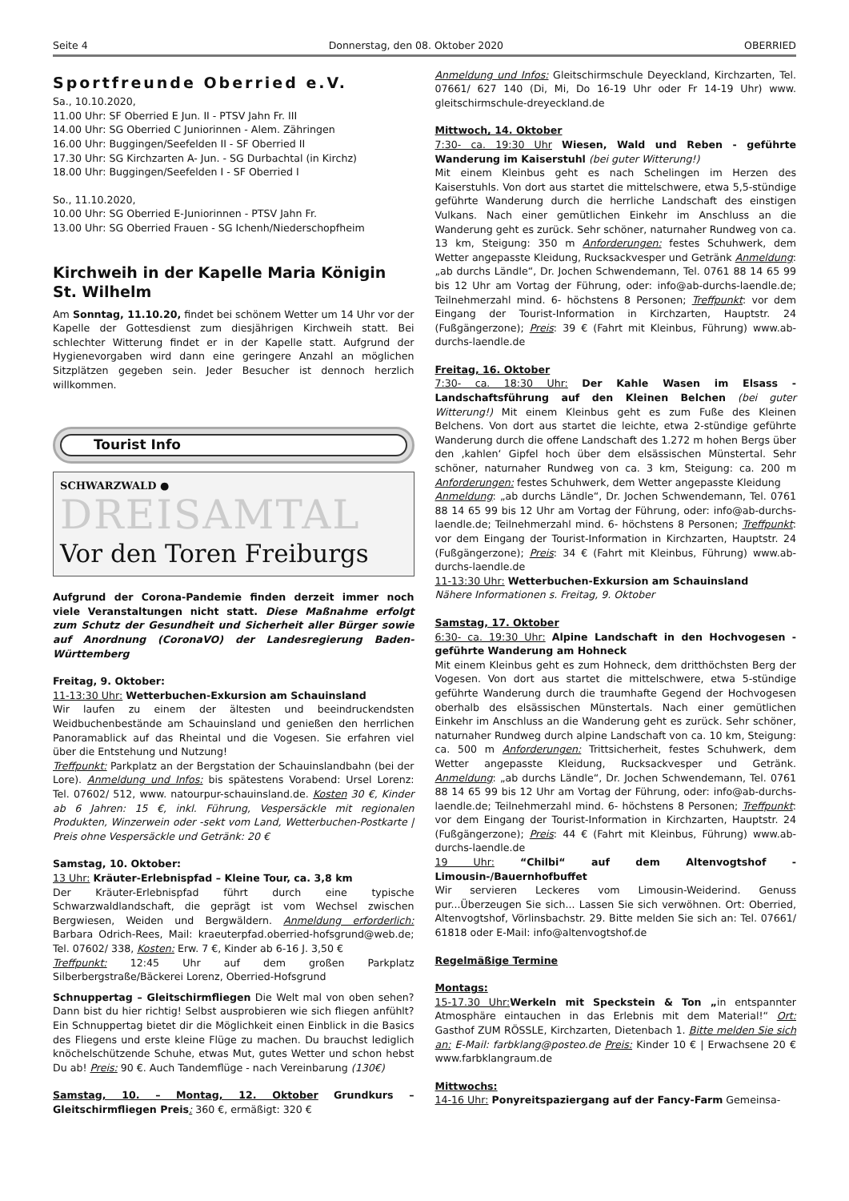Seite 4 Donnerstag, den 08. Oktober 2020 OBERRIED
Sportfreunde Oberried e.V.
Sa., 10.10.2020,
11.00 Uhr: SF Oberried E Jun. II - PTSV Jahn Fr. III
14.00 Uhr: SG Oberried C Juniorinnen - Alem. Zähringen
16.00 Uhr: Buggingen/Seefelden II - SF Oberried II
17.30 Uhr: SG Kirchzarten A- Jun. - SG Durbachtal (in Kirchz)
18.00 Uhr: Buggingen/Seefelden I - SF Oberried I
So., 11.10.2020,
10.00 Uhr: SG Oberried E-Juniorinnen - PTSV Jahn Fr.
13.00 Uhr: SG Oberried Frauen - SG Ichenh/Niederschopfheim
Kirchweih in der Kapelle Maria Königin St. Wilhelm
Am Sonntag, 11.10.20, findet bei schönem Wetter um 14 Uhr vor der Kapelle der Gottesdienst zum diesjährigen Kirchweih statt. Bei schlechter Witterung findet er in der Kapelle statt. Aufgrund der Hygienevorgaben wird dann eine geringere Anzahl an möglichen Sitzplätzen gegeben sein. Jeder Besucher ist dennoch herzlich willkommen.
Tourist Info
SCHWARZWALD ●
DREISAMTAL
Vor den Toren Freiburgs
Aufgrund der Corona-Pandemie finden derzeit immer noch viele Veranstaltungen nicht statt. Diese Maßnahme erfolgt zum Schutz der Gesundheit und Sicherheit aller Bürger sowie auf Anordnung (CoronaVO) der Landesregierung Baden-Württemberg
Freitag, 9. Oktober:
11-13:30 Uhr: Wetterbuchen-Exkursion am Schauinsland
Wir laufen zu einem der ältesten und beeindruckendsten Weidbuchenbestände am Schauinsland und genießen den herrlichen Panoramablick auf das Rheintal und die Vogesen. Sie erfahren viel über die Entstehung und Nutzung!
Treffpunkt: Parkplatz an der Bergstation der Schauinslandbahn (bei der Lore). Anmeldung und Infos: bis spätestens Vorabend: Ursel Lorenz: Tel. 07602/ 512, www. natourpur-schauinsland.de. Kosten 30 €, Kinder ab 6 Jahren: 15 €, inkl. Führung, Vespersäckle mit regionalen Produkten, Winzerwein oder -sekt vom Land, Wetterbuchen-Postkarte | Preis ohne Vespersäckle und Getränk: 20 €
Samstag, 10. Oktober:
13 Uhr: Kräuter-Erlebnispfad – Kleine Tour, ca. 3,8 km
Der Kräuter-Erlebnispfad führt durch eine typische Schwarzwaldlandschaft, die geprägt ist vom Wechsel zwischen Bergwiesen, Weiden und Bergwäldern. Anmeldung erforderlich: Barbara Odrich-Rees, Mail: kraeuterpfad.oberried-hofsgrund@web.de; Tel. 07602/ 338, Kosten: Erw. 7 €, Kinder ab 6-16 J. 3,50 €
Treffpunkt: 12:45 Uhr auf dem großen Parkplatz Silberbergstraße/Bäckerei Lorenz, Oberried-Hofsgrund
Schnuppertag – Gleitschirmfliegen Die Welt mal von oben sehen? Dann bist du hier richtig! Selbst ausprobieren wie sich fliegen anfühlt? Ein Schnuppertag bietet dir die Möglichkeit einen Einblick in die Basics des Fliegens und erste kleine Flüge zu machen. Du brauchst lediglich knöchelschützende Schuhe, etwas Mut, gutes Wetter und schon hebst Du ab! Preis: 90 €. Auch Tandemflüge - nach Vereinbarung (130€)
Samstag, 10. – Montag, 12. Oktober Grundkurs – Gleitschirmfliegen Preis: 360 €, ermäßigt: 320 €
Anmeldung und Infos: Gleitschirmschule Deyeckland, Kirchzarten, Tel. 07661/ 627 140 (Di, Mi, Do 16-19 Uhr oder Fr 14-19 Uhr) www. gleitschirmschule-dreyeckland.de
Mittwoch, 14. Oktober
7:30- ca. 19:30 Uhr Wiesen, Wald und Reben - geführte Wanderung im Kaiserstuhl (bei guter Witterung!)
Mit einem Kleinbus geht es nach Schelingen im Herzen des Kaiserstuhls. Von dort aus startet die mittelschwere, etwa 5,5-stündige geführte Wanderung durch die herrliche Landschaft des einstigen Vulkans. Nach einer gemütlichen Einkehr im Anschluss an die Wanderung geht es zurück. Sehr schöner, naturnaher Rundweg von ca. 13 km, Steigung: 350 m Anforderungen: festes Schuhwerk, dem Wetter angepasste Kleidung, Rucksackvesper und Getränk Anmeldung: „ab durchs Ländle“, Dr. Jochen Schwendemann, Tel. 0761 88 14 65 99 bis 12 Uhr am Vortag der Führung, oder: info@ab-durchs-laendle.de; Teilnehmerzahl mind. 6- höchstens 8 Personen; Treffpunkt: vor dem Eingang der Tourist-Information in Kirchzarten, Hauptstr. 24 (Fußgängerzone); Preis: 39 € (Fahrt mit Kleinbus, Führung) www.ab-durchs-laendle.de
Freitag, 16. Oktober
7:30- ca. 18:30 Uhr: Der Kahle Wasen im Elsass - Landschaftsführung auf den Kleinen Belchen (bei guter Witterung!) Mit einem Kleinbus geht es zum Fuße des Kleinen Belchens. Von dort aus startet die leichte, etwa 2-stündige geführte Wanderung durch die offene Landschaft des 1.272 m hohen Bergs über den ‚kahlen‘ Gipfel hoch über dem elsässischen Münstertal. Sehr schöner, naturnaher Rundweg von ca. 3 km, Steigung: ca. 200 m Anforderungen: festes Schuhwerk, dem Wetter angepasste Kleidung
Anmeldung: „ab durchs Ländle“, Dr. Jochen Schwendemann, Tel. 0761 88 14 65 99 bis 12 Uhr am Vortag der Führung, oder: info@ab-durchs-laendle.de; Teilnehmerzahl mind. 6- höchstens 8 Personen; Treffpunkt: vor dem Eingang der Tourist-Information in Kirchzarten, Hauptstr. 24 (Fußgängerzone); Preis: 34 € (Fahrt mit Kleinbus, Führung) www.ab-durchs-laendle.de
11-13:30 Uhr: Wetterbuchen-Exkursion am Schauinsland
Nähere Informationen s. Freitag, 9. Oktober
Samstag, 17. Oktober
6:30- ca. 19:30 Uhr: Alpine Landschaft in den Hochvogesen - geführte Wanderung am Hohneck
Mit einem Kleinbus geht es zum Hohneck, dem dritthöchsten Berg der Vogesen. Von dort aus startet die mittelschwere, etwa 5-stündige geführte Wanderung durch die traumhafte Gegend der Hochvogesen oberhalb des elsässischen Münstertals. Nach einer gemütlichen Einkehr im Anschluss an die Wanderung geht es zurück. Sehr schöner, naturnaher Rundweg durch alpine Landschaft von ca. 10 km, Steigung: ca. 500 m Anforderungen: Trittsicherheit, festes Schuhwerk, dem Wetter angepasste Kleidung, Rucksackvesper und Getränk. Anmeldung: „ab durchs Ländle“, Dr. Jochen Schwendemann, Tel. 0761 88 14 65 99 bis 12 Uhr am Vortag der Führung, oder: info@ab-durchs-laendle.de; Teilnehmerzahl mind. 6- höchstens 8 Personen; Treffpunkt: vor dem Eingang der Tourist-Information in Kirchzarten, Hauptstr. 24 (Fußgängerzone); Preis: 44 € (Fahrt mit Kleinbus, Führung) www.ab-durchs-laendle.de
19 Uhr: “Chilbi“ auf dem Altenvogtshof - Limousin-/Bauernhofbuffet
Wir servieren Leckeres vom Limousin-Weiderind. Genuss pur...Überzeugen Sie sich... Lassen Sie sich verwöhnen. Ort: Oberried, Altenvogtshof, Vörlinsbachstr. 29. Bitte melden Sie sich an: Tel. 07661/ 61818 oder E-Mail: info@altenvogtshof.de
Regelmäßige Termine
Montags:
15-17.30 Uhr: Werkeln mit Speckstein & Ton „in entspannter Atmosphäre eintauchen in das Erlebnis mit dem Material!“ Ort: Gasthof ZUM RÖSSLE, Kirchzarten, Dietenbach 1. Bitte melden Sie sich an: E-Mail: farbklang@posteo.de Preis: Kinder 10 € | Erwachsene 20 € www.farbklangraum.de
Mittwochs:
14-16 Uhr: Ponyreitspaziergang auf der Fancy-Farm Gemeinsa-